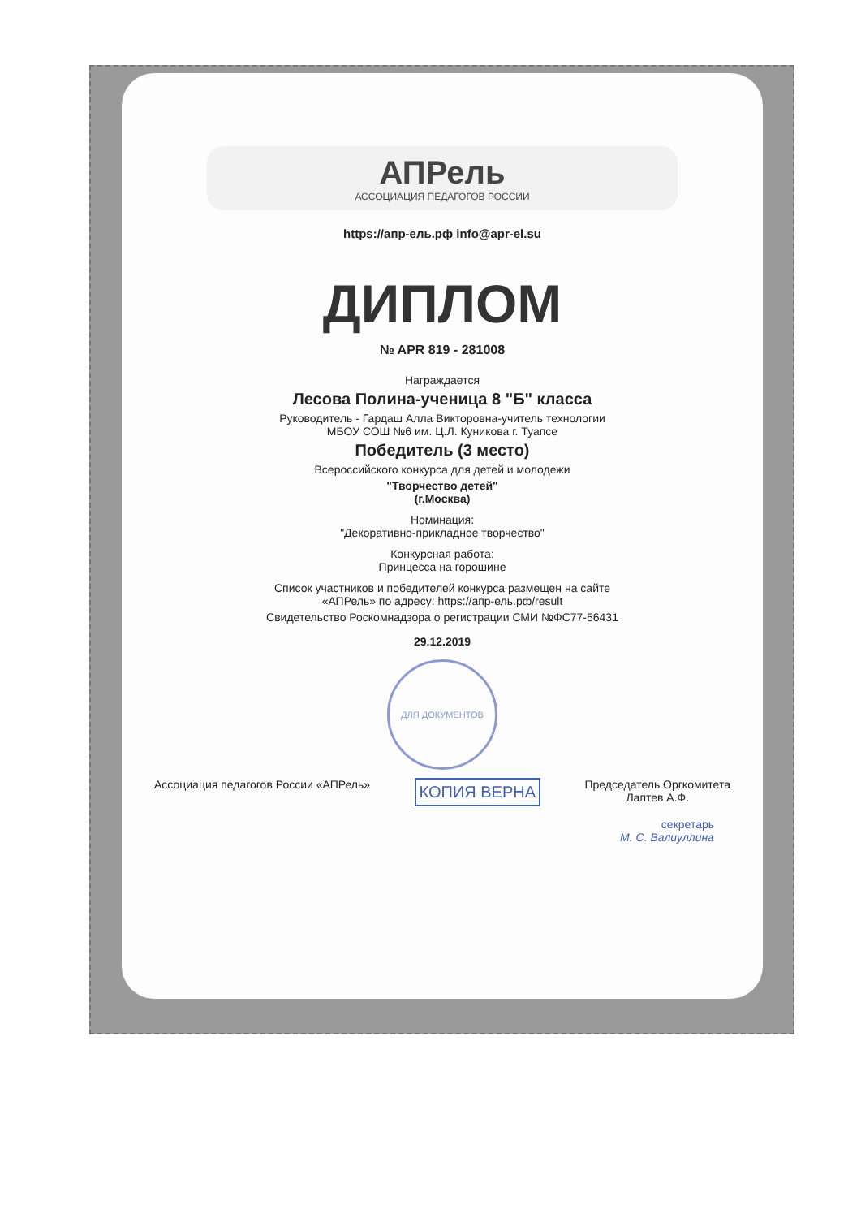АПРель
АССОЦИАЦИЯ ПЕДАГОГОВ РОССИИ
https://апр-ель.рф info@apr-el.su
ДИПЛОМ
№ APR 819 - 281008
Награждается
Лесова Полина-ученица 8 "Б" класса
Руководитель - Гардаш Алла Викторовна-учитель технологии
МБОУ СОШ №6 им. Ц.Л. Куникова г. Туапсе
Победитель (3 место)
Всероссийского конкурса для детей и молодежи
"Творчество детей"
(г.Москва)
Номинация:
"Декоративно-прикладное творчество"
Конкурсная работа:
Принцесса на горошине
Список участников и победителей конкурса размещен на сайте
«АПРель» по адресу: https://апр-ель.рф/result
Свидетельство Роскомнадзора о регистрации СМИ №ФС77-56431
29.12.2019
ДЛЯ ДОКУМЕНТОВ
Ассоциация педагогов России «АПРель» КОПИЯ ВЕРНА Председатель Оргкомитета
Лаптев А.Ф.
секретарь
М. С. Валиуллина